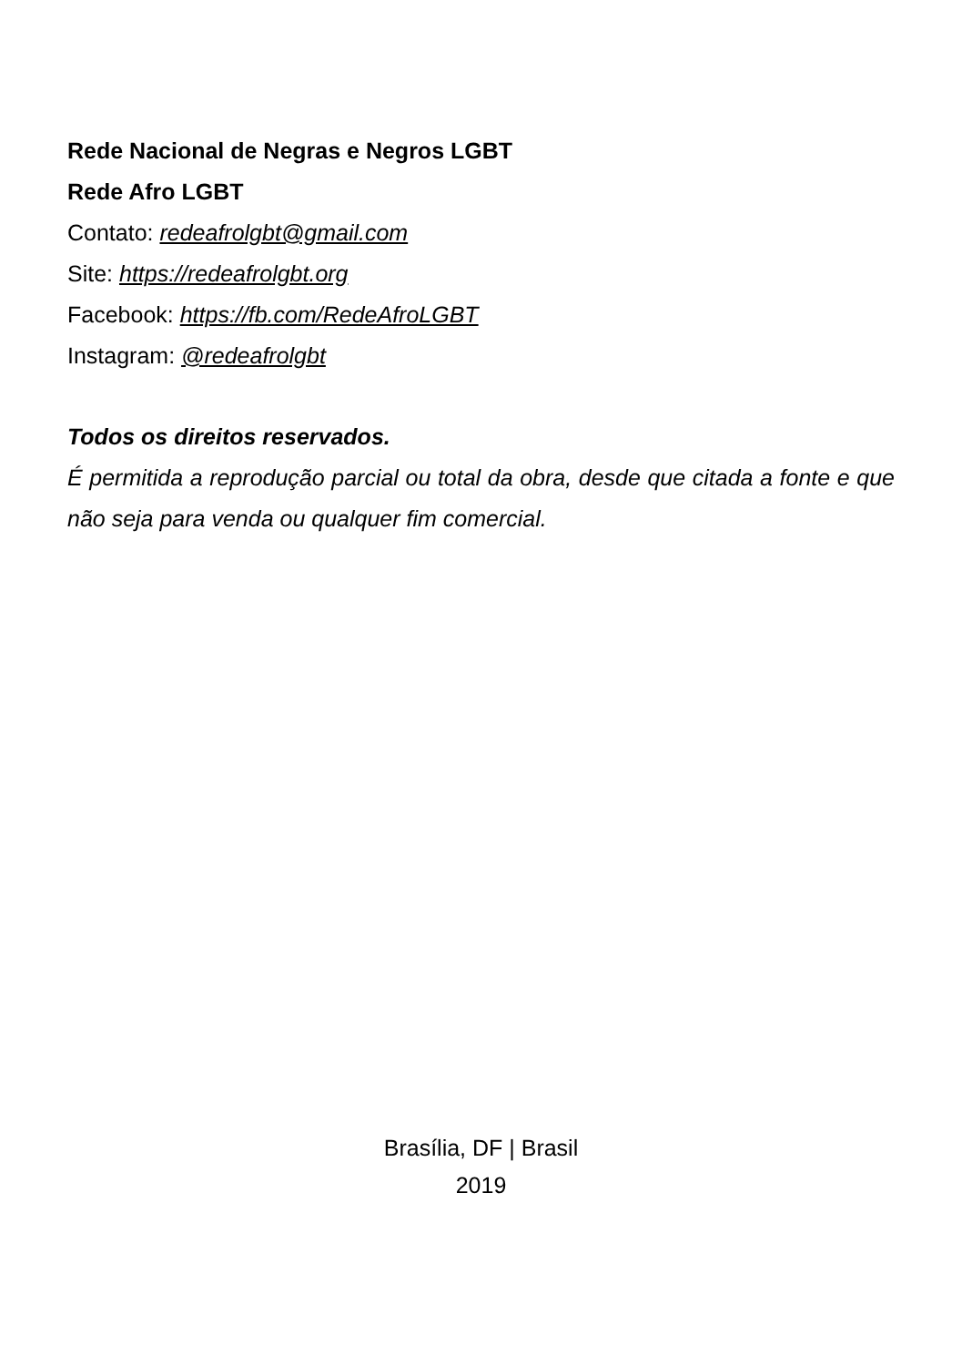Rede Nacional de Negras e Negros LGBT
Rede Afro LGBT
Contato: redeafrolgbt@gmail.com
Site: https://redeafrolgbt.org
Facebook: https://fb.com/RedeAfroLGBT
Instagram: @redeafrolgbt
Todos os direitos reservados.
É permitida a reprodução parcial ou total da obra, desde que citada a fonte e que não seja para venda ou qualquer fim comercial.
Brasília, DF | Brasil
2019